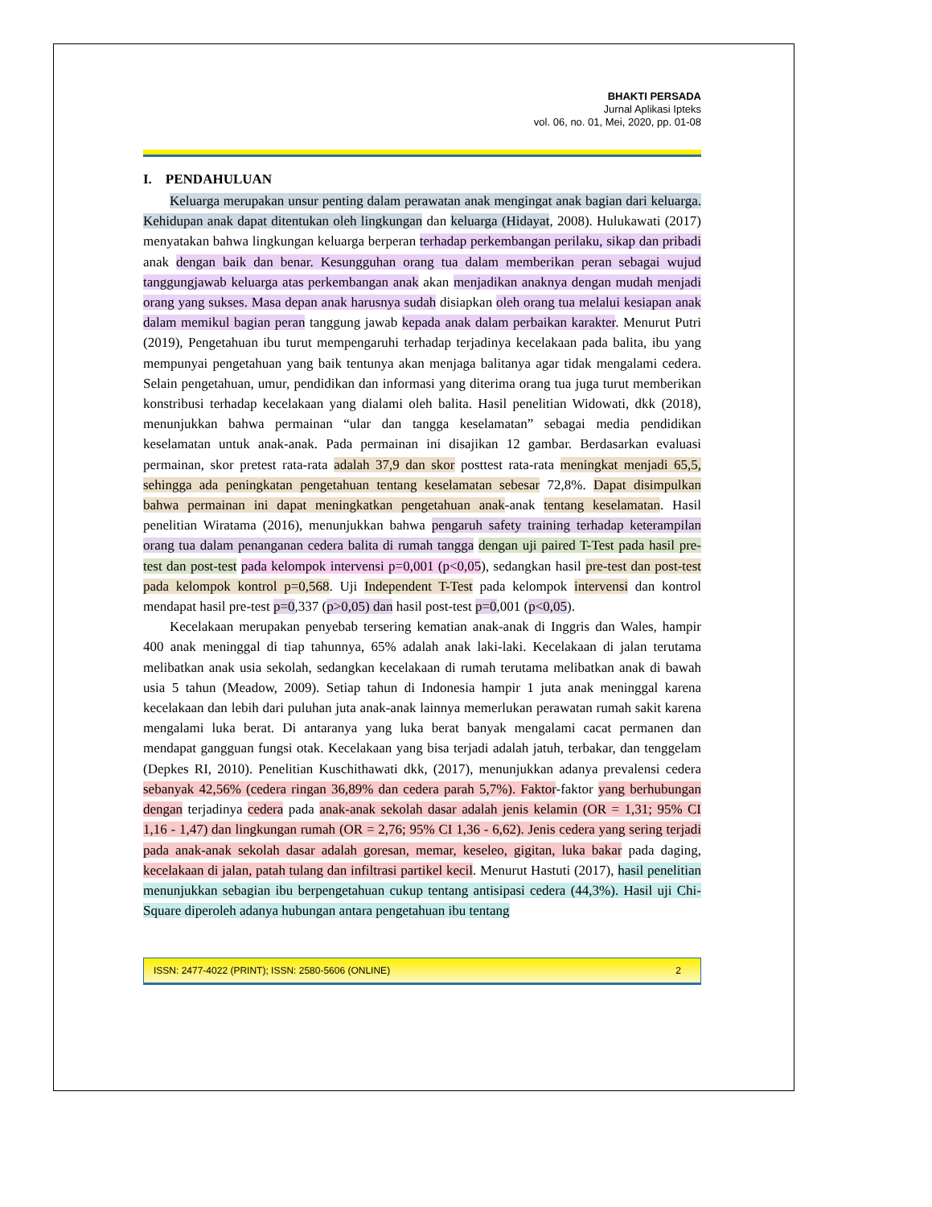BHAKTI PERSADA
Jurnal Aplikasi Ipteks
vol. 06, no. 01, Mei, 2020, pp. 01-08
I. PENDAHULUAN
Keluarga merupakan unsur penting dalam perawatan anak mengingat anak bagian dari keluarga. Kehidupan anak dapat ditentukan oleh lingkungan dan keluarga (Hidayat, 2008). Hulukawati (2017) menyatakan bahwa lingkungan keluarga berperan terhadap perkembangan perilaku, sikap dan pribadi anak dengan baik dan benar. Kesungguhan orang tua dalam memberikan peran sebagai wujud tanggungjawab keluarga atas perkembangan anak akan menjadikan anaknya dengan mudah menjadi orang yang sukses. Masa depan anak harusnya sudah disiapkan oleh orang tua melalui kesiapan anak dalam memikul bagian peran tanggung jawab kepada anak dalam perbaikan karakter. Menurut Putri (2019), Pengetahuan ibu turut mempengaruhi terhadap terjadinya kecelakaan pada balita, ibu yang mempunyai pengetahuan yang baik tentunya akan menjaga balitanya agar tidak mengalami cedera. Selain pengetahuan, umur, pendidikan dan informasi yang diterima orang tua juga turut memberikan konstribusi terhadap kecelakaan yang dialami oleh balita. Hasil penelitian Widowati, dkk (2018), menunjukkan bahwa permainan “ular dan tangga keselamatan” sebagai media pendidikan keselamatan untuk anak-anak. Pada permainan ini disajikan 12 gambar. Berdasarkan evaluasi permainan, skor pretest rata-rata adalah 37,9 dan skor posttest rata-rata meningkat menjadi 65,5, sehingga ada peningkatan pengetahuan tentang keselamatan sebesar 72,8%. Dapat disimpulkan bahwa permainan ini dapat meningkatkan pengetahuan anak-anak tentang keselamatan. Hasil penelitian Wiratama (2016), menunjukkan bahwa pengaruh safety training terhadap keterampilan orang tua dalam penanganan cedera balita di rumah tangga dengan uji paired T-Test pada hasil pre-test dan post-test pada kelompok intervensi p=0,001 (p<0,05), sedangkan hasil pre-test dan post-test pada kelompok kontrol p=0,568. Uji Independent T-Test pada kelompok intervensi dan kontrol mendapat hasil pre-test p=0,337 (p>0,05) dan hasil post-test p=0,001 (p<0,05).
Kecelakaan merupakan penyebab tersering kematian anak-anak di Inggris dan Wales, hampir 400 anak meninggal di tiap tahunnya, 65% adalah anak laki-laki. Kecelakaan di jalan terutama melibatkan anak usia sekolah, sedangkan kecelakaan di rumah terutama melibatkan anak di bawah usia 5 tahun (Meadow, 2009). Setiap tahun di Indonesia hampir 1 juta anak meninggal karena kecelakaan dan lebih dari puluhan juta anak-anak lainnya memerlukan perawatan rumah sakit karena mengalami luka berat. Di antaranya yang luka berat banyak mengalami cacat permanen dan mendapat gangguan fungsi otak. Kecelakaan yang bisa terjadi adalah jatuh, terbakar, dan tenggelam (Depkes RI, 2010). Penelitian Kuschithawati dkk, (2017), menunjukkan adanya prevalensi cedera sebanyak 42,56% (cedera ringan 36,89% dan cedera parah 5,7%). Faktor-faktor yang berhubungan dengan terjadinya cedera pada anak-anak sekolah dasar adalah jenis kelamin (OR = 1,31; 95% CI 1,16 - 1,47) dan lingkungan rumah (OR = 2,76; 95% CI 1,36 - 6,62). Jenis cedera yang sering terjadi pada anak-anak sekolah dasar adalah goresan, memar, keseleo, gigitan, luka bakar pada daging, kecelakaan di jalan, patah tulang dan infiltrasi partikel kecil. Menurut Hastuti (2017), hasil penelitian menunjukkan sebagian ibu berpengetahuan cukup tentang antisipasi cedera (44,3%). Hasil uji Chi-Square diperoleh adanya hubungan antara pengetahuan ibu tentang
ISSN: 2477-4022 (PRINT); ISSN: 2580-5606 (ONLINE) 2